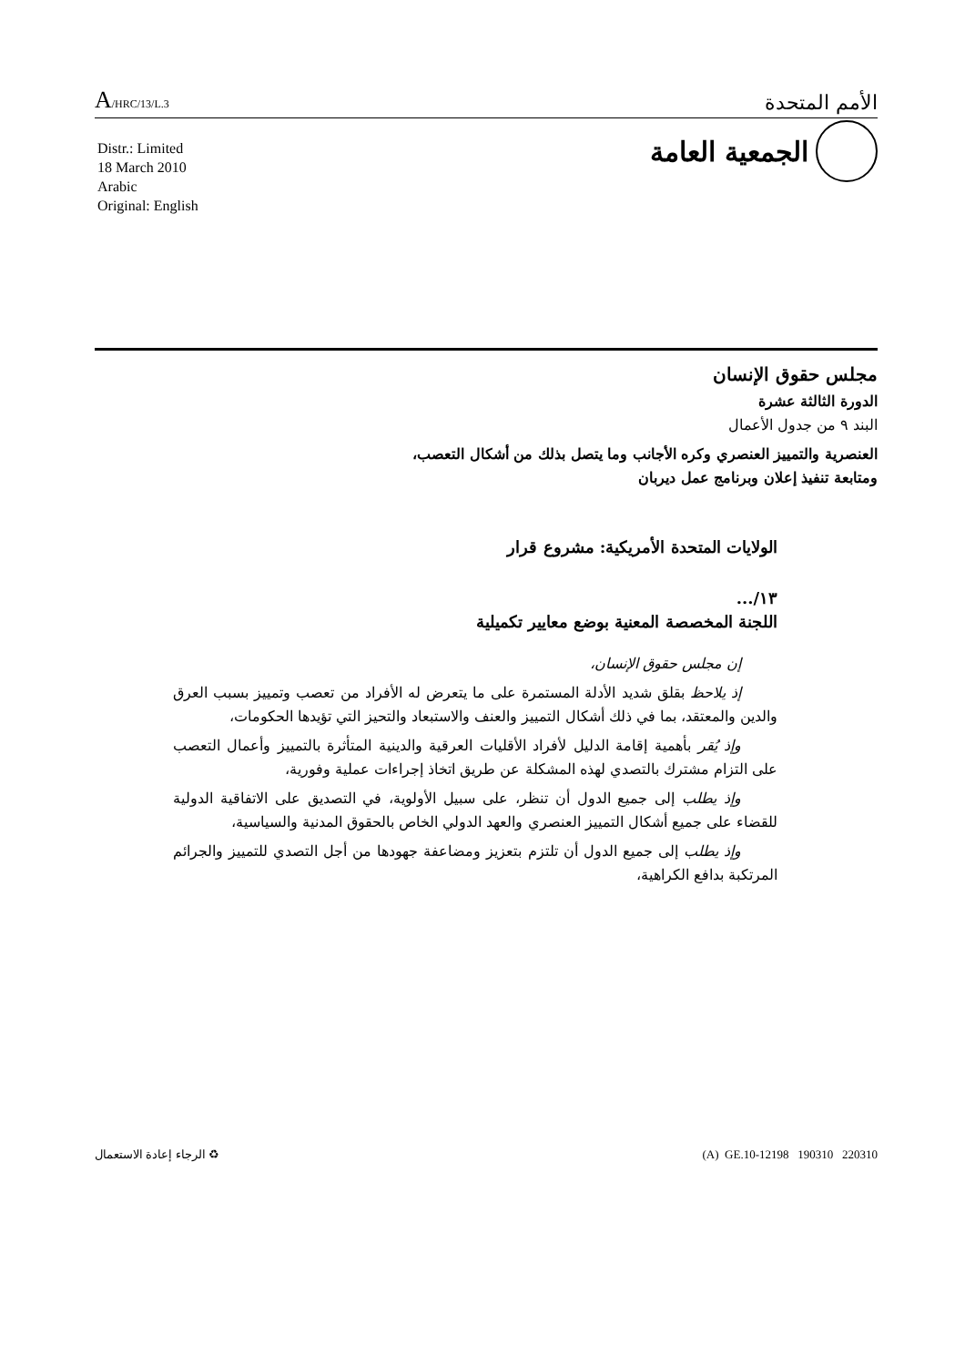A/HRC/13/L.3
الأمم المتحدة
Distr.: Limited
18 March 2010
Arabic
Original: English
الجمعية العامة
مجلس حقوق الإنسان
الدورة الثالثة عشرة
البند ٩ من جدول الأعمال
العنصرية والتمييز العنصري وكره الأجانب وما يتصل بذلك من أشكال التعصب،
ومتابعة تنفيذ إعلان وبرنامج عمل ديربان
الولايات المتحدة الأمريكية: مشروع قرار
١٣/...
اللجنة المخصصة المعنية بوضع معايير تكميلية
إن مجلس حقوق الإنسان،
إذ يلاحظ بقلق شديد الأدلة المستمرة على ما يتعرض له الأفراد من تعصب وتمييز بسبب العرق والدين والمعتقد، بما في ذلك أشكال التمييز والعنف والاستبعاد والتحيز التي تؤيدها الحكومات،
وإذ يُقر بأهمية إقامة الدليل لأفراد الأقليات العرقية والدينية المتأثرة بالتمييز وأعمال التعصب على التزام مشترك بالتصدي لهذه المشكلة عن طريق اتخاذ إجراءات عملية وفورية،
وإذ يطلب إلى جميع الدول أن تنظر، على سبيل الأولوية، في التصديق على الاتفاقية الدولية للقضاء على جميع أشكال التمييز العنصري والعهد الدولي الخاص بالحقوق المدنية والسياسية،
وإذ يطلب إلى جميع الدول أن تلتزم بتعزيز ومضاعفة جهودها من أجل التصدي للتمييز والجرائم المرتكبة بدافع الكراهية،
♻ الرجاء إعادة الاستعمال (A) GE.10-12198 190310 220310